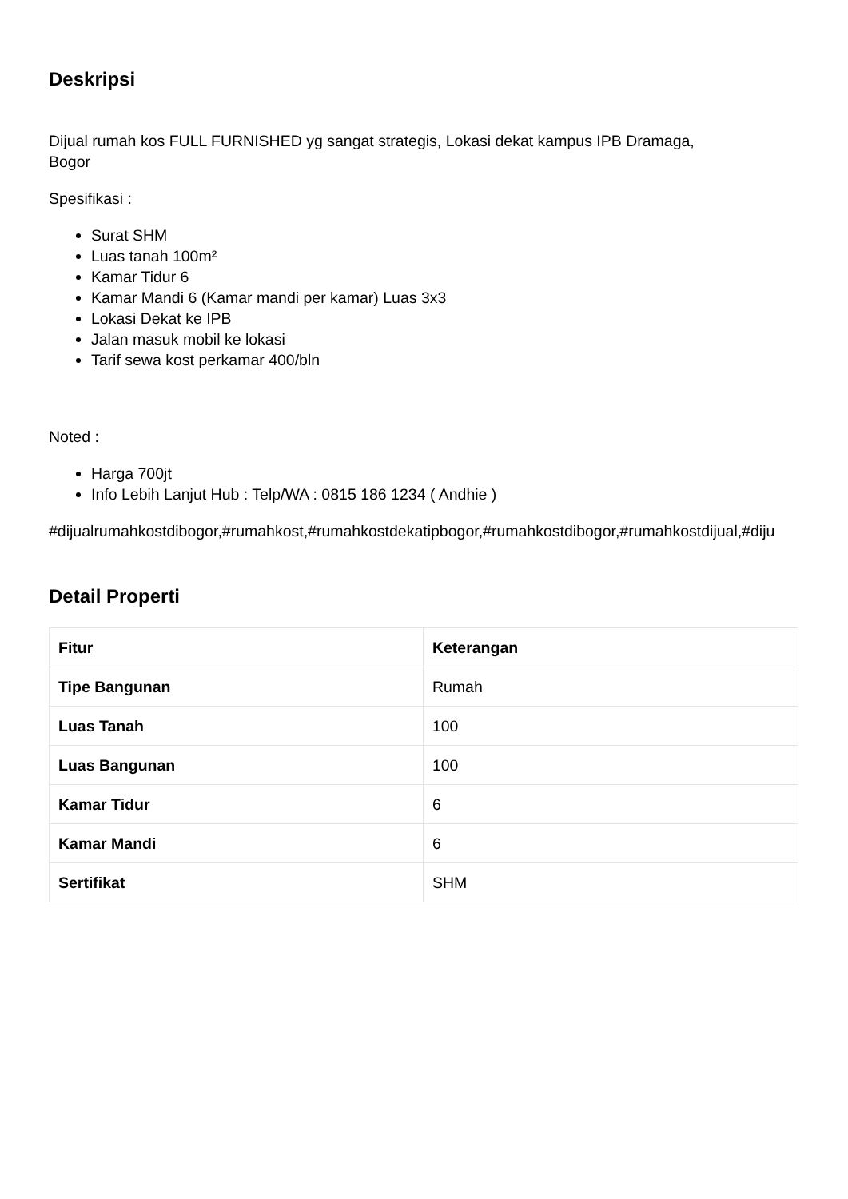Deskripsi
Dijual rumah kos FULL FURNISHED yg sangat strategis, Lokasi dekat kampus IPB Dramaga,
Bogor
Spesifikasi :
Surat SHM
Luas tanah 100m²
Kamar Tidur 6
Kamar Mandi 6 (Kamar mandi per kamar) Luas 3x3
Lokasi Dekat ke IPB
Jalan masuk mobil ke lokasi
Tarif sewa kost perkamar 400/bln
Noted :
Harga 700jt
Info Lebih Lanjut Hub : Telp/WA : 0815 186 1234 ( Andhie )
#dijualrumahkostdibogor,#rumahkost,#rumahkostdekatipbogor,#rumahkostdibogor,#rumahkostdijual,#diju
Detail Properti
| Fitur | Keterangan |
| --- | --- |
| Tipe Bangunan | Rumah |
| Luas Tanah | 100 |
| Luas Bangunan | 100 |
| Kamar Tidur | 6 |
| Kamar Mandi | 6 |
| Sertifikat | SHM |